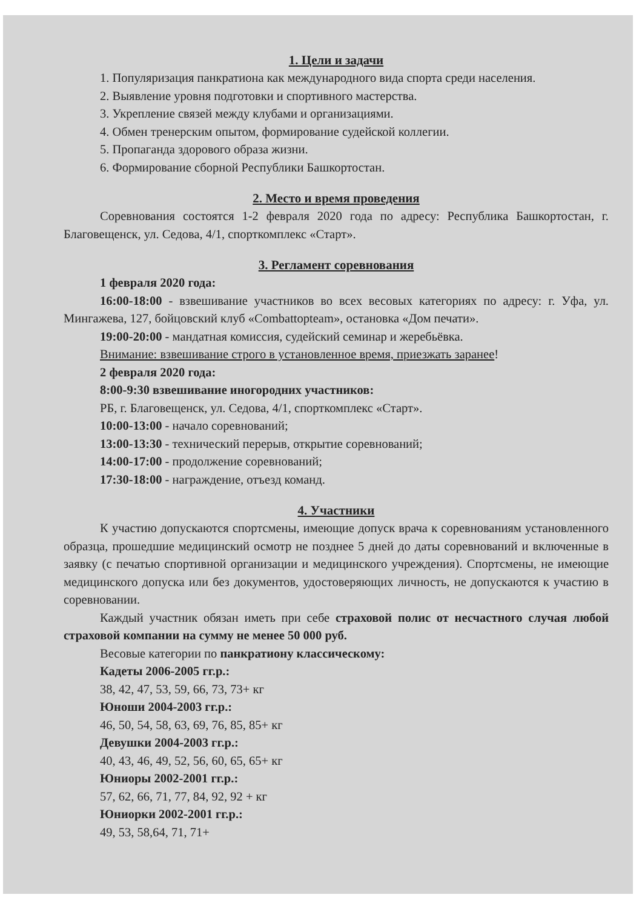1. Цели и задачи
1. Популяризация панкратиона как международного вида спорта среди населения.
2. Выявление уровня подготовки и спортивного мастерства.
3. Укрепление связей между клубами и организациями.
4. Обмен тренерским опытом, формирование судейской коллегии.
5. Пропаганда здорового образа жизни.
6. Формирование сборной Республики Башкортостан.
2. Место и время проведения
Соревнования состоятся 1-2 февраля 2020 года по адресу: Республика Башкортостан, г. Благовещенск, ул. Седова, 4/1, спорткомплекс «Старт».
3. Регламент соревнования
1 февраля 2020 года:
16:00-18:00 - взвешивание участников во всех весовых категориях по адресу: г. Уфа, ул. Мингажева, 127, бойцовский клуб «Combattopteam», остановка «Дом печати».
19:00-20:00 - мандатная комиссия, судейский семинар и жеребьёвка.
Внимание: взвешивание строго в установленное время, приезжать заранее!
2 февраля 2020 года:
8:00-9:30 взвешивание иногородних участников:
РБ, г. Благовещенск, ул. Седова, 4/1, спорткомплекс «Старт».
10:00-13:00 - начало соревнований;
13:00-13:30 - технический перерыв, открытие соревнований;
14:00-17:00 - продолжение соревнований;
17:30-18:00 - награждение, отъезд команд.
4. Участники
К участию допускаются спортсмены, имеющие допуск врача к соревнованиям установленного образца, прошедшие медицинский осмотр не позднее 5 дней до даты соревнований и включенные в заявку (с печатью спортивной организации и медицинского учреждения). Спортсмены, не имеющие медицинского допуска или без документов, удостоверяющих личность, не допускаются к участию в соревновании.
Каждый участник обязан иметь при себе страховой полис от несчастного случая любой страховой компании на сумму не менее 50 000 руб.
Весовые категории по панкратиону классическому:
Кадеты 2006-2005 гг.р.:
38, 42, 47, 53, 59, 66, 73, 73+ кг
Юноши 2004-2003 гг.р.:
46, 50, 54, 58, 63, 69, 76, 85, 85+ кг
Девушки 2004-2003 гг.р.:
40, 43, 46, 49, 52, 56, 60, 65, 65+ кг
Юниоры 2002-2001 гг.р.:
57, 62, 66, 71, 77, 84, 92, 92 + кг
Юниорки 2002-2001 гг.р.:
49, 53, 58,64, 71, 71+